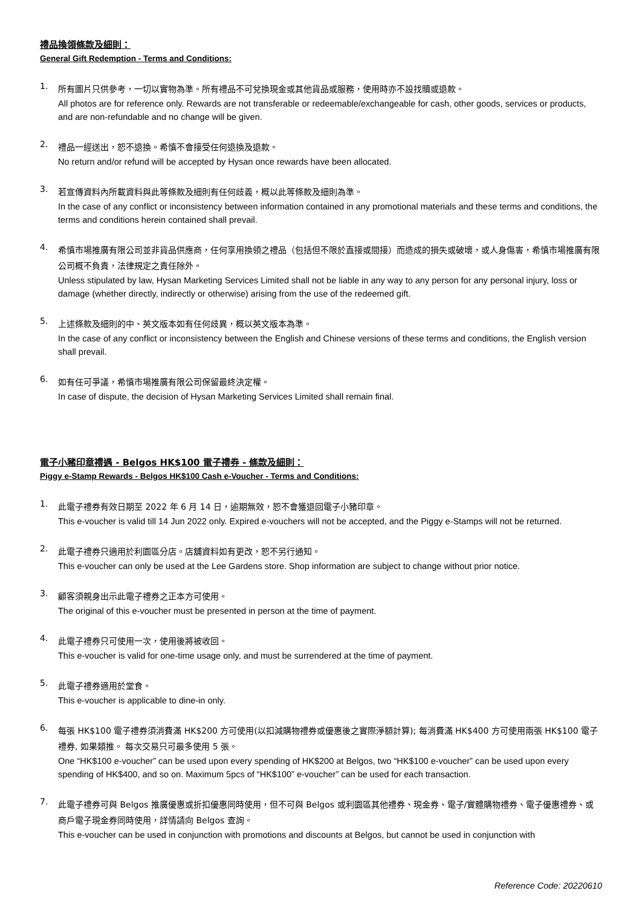禮品換領條款及細則：
General Gift Redemption - Terms and Conditions:
1.
所有圖片只供參考，一切以實物為準。所有禮品不可兌換現金或其他貨品或服務，使用時亦不設找贖或退款。
All photos are for reference only. Rewards are not transferable or redeemable/exchangeable for cash, other goods, services or products, and are non-refundable and no change will be given.
2.
禮品一經送出，恕不退換。希慎不會接受任何退換及退款。
No return and/or refund will be accepted by Hysan once rewards have been allocated.
3.
若宣傳資料內所載資料與此等條款及細則有任何歧義，概以此等條款及細則為準。
In the case of any conflict or inconsistency between information contained in any promotional materials and these terms and conditions, the terms and conditions herein contained shall prevail.
4.
希慎市場推廣有限公司並非貨品供應商，任何享用換領之禮品（包括但不限於直接或間接）而造成的損失或破壞，或人身傷害，希慎市場推廣有限公司概不負責，法律規定之責任除外。
Unless stipulated by law, Hysan Marketing Services Limited shall not be liable in any way to any person for any personal injury, loss or damage (whether directly, indirectly or otherwise) arising from the use of the redeemed gift.
5.
上述條款及細則的中、英文版本如有任何歧異，概以英文版本為準。
In the case of any conflict or inconsistency between the English and Chinese versions of these terms and conditions, the English version shall prevail.
6.
如有任可爭議，希慎市場推廣有限公司保留最終決定權。
In case of dispute, the decision of Hysan Marketing Services Limited shall remain final.
電子小豬印章禮遇 - Belgos HK$100 電子禮券 - 條款及細則：
Piggy e-Stamp Rewards - Belgos HK$100 Cash e-Voucher - Terms and Conditions:
1.
此電子禮券有效日期至 2022 年 6 月 14 日，逾期無效，恕不會獲退回電子小豬印章。
This e-voucher is valid till 14 Jun 2022 only. Expired e-vouchers will not be accepted, and the Piggy e-Stamps will not be returned.
2.
此電子禮券只適用於利園區分店。店舖資料如有更改，恕不另行通知。
This e-voucher can only be used at the Lee Gardens store. Shop information are subject to change without prior notice.
3.
顧客須親身出示此電子禮券之正本方可使用。
The original of this e-voucher must be presented in person at the time of payment.
4.
此電子禮券只可使用一次，使用後將被收回。
This e-voucher is valid for one-time usage only, and must be surrendered at the time of payment.
5.
此電子禮券適用於堂食。
This e-voucher is applicable to dine-in only.
6.
每張 HK$100 電子禮券須消費滿 HK$200 方可使用(以扣減購物禮券或優惠後之實際淨額計算); 每消費滿 HK$400 方可使用兩張 HK$100 電子禮券, 如果類推。 每次交易只可最多使用 5 張。
One “HK$100 e-voucher” can be used upon every spending of HK$200 at Belgos, two “HK$100 e-voucher” can be used upon every spending of HK$400, and so on. Maximum 5pcs of “HK$100” e-voucher” can be used for each transaction.
7.
此電子禮券可與 Belgos 推廣優惠或折扣優惠同時使用，但不可與 Belgos 或利園區其他禮券、現金券、電子/實體購物禮券、電子優惠禮券、或商戶電子現金券同時使用，詳情請向 Belgos 查詢。
This e-voucher can be used in conjunction with promotions and discounts at Belgos, but cannot be used in conjunction with
Reference Code: 20220610